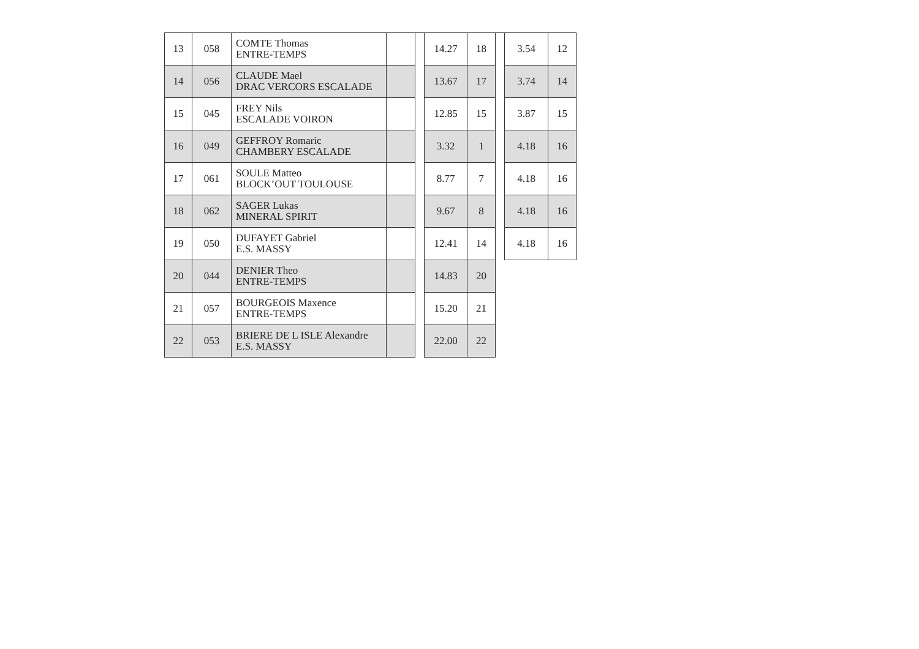| 13 | 058 | COMTE Thomas ENTRE-TEMPS | | | 14.27 | 18 | | 3.54 | 12 |
| 14 | 056 | CLAUDE Mael DRAC VERCORS ESCALADE | | | 13.67 | 17 | | 3.74 | 14 |
| 15 | 045 | FREY Nils ESCALADE VOIRON | | | 12.85 | 15 | | 3.87 | 15 |
| 16 | 049 | GEFFROY Romaric CHAMBERY ESCALADE | | | 3.32 | 1 | | 4.18 | 16 |
| 17 | 061 | SOULE Matteo BLOCK’OUT TOULOUSE | | | 8.77 | 7 | | 4.18 | 16 |
| 18 | 062 | SAGER Lukas MINERAL SPIRIT | | | 9.67 | 8 | | 4.18 | 16 |
| 19 | 050 | DUFAYET Gabriel E.S. MASSY | | | 12.41 | 14 | | 4.18 | 16 |
| 20 | 044 | DENIER Theo ENTRE-TEMPS | | | 14.83 | 20 | | | |
| 21 | 057 | BOURGEOIS Maxence ENTRE-TEMPS | | | 15.20 | 21 | | | |
| 22 | 053 | BRIERE DE L ISLE Alexandre E.S. MASSY | | | 22.00 | 22 | | | |